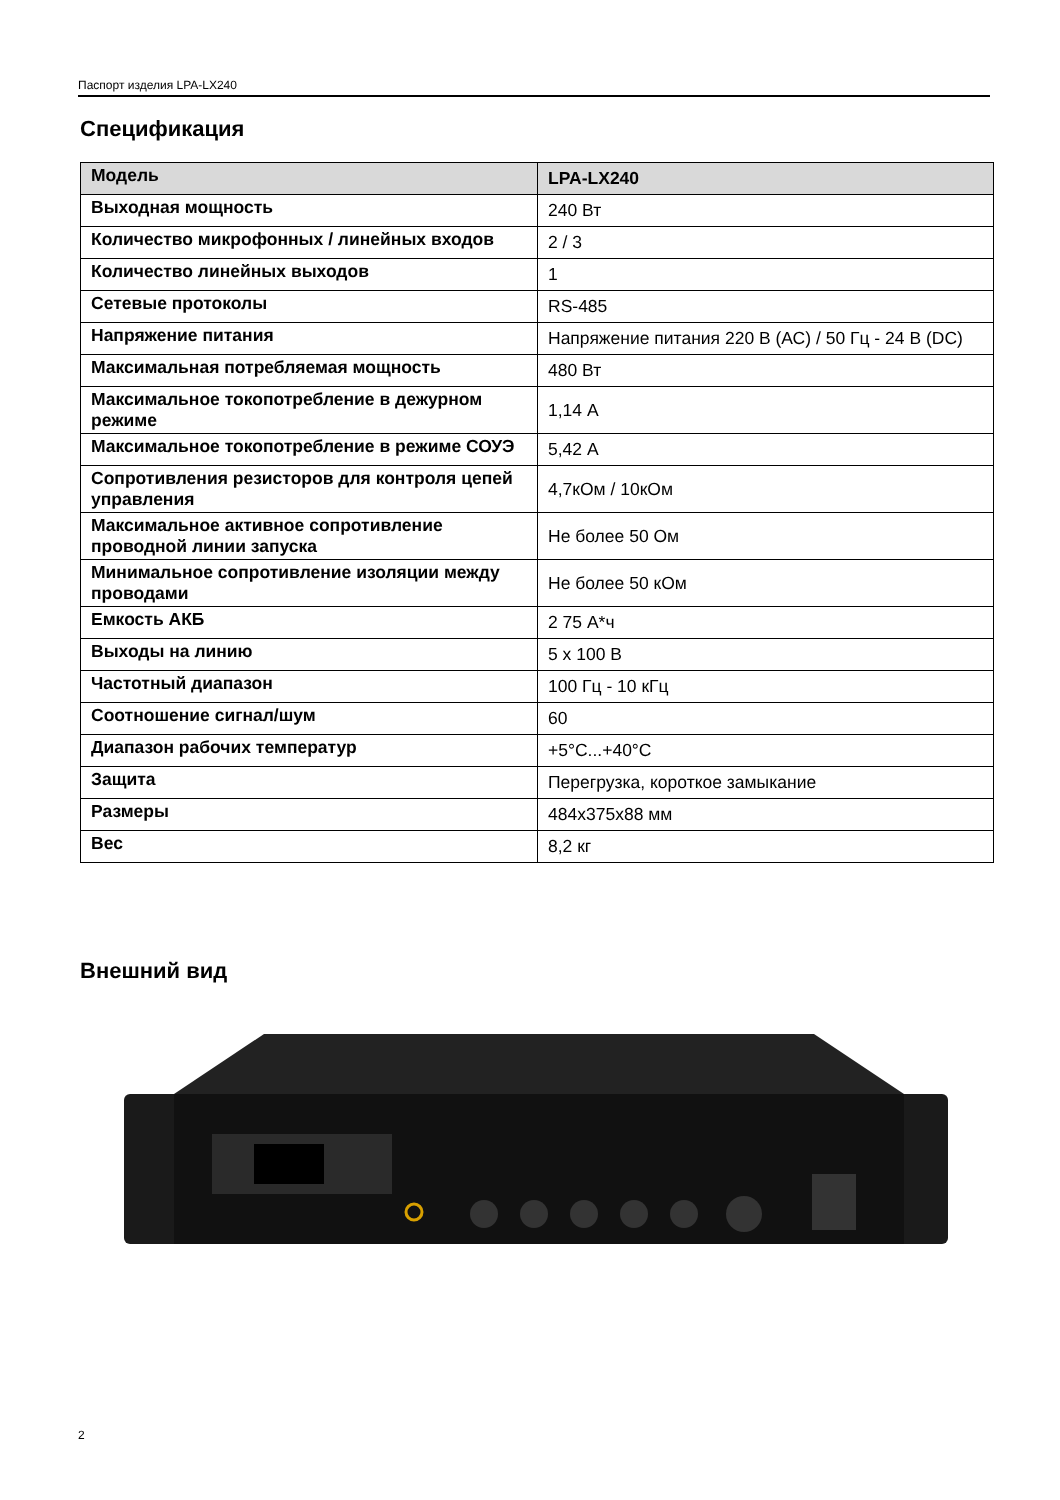Паспорт изделия LPA-LX240
Спецификация
| Модель | LPA-LX240 |
| Выходная мощность | 240 Вт |
| Количество микрофонных / линейных входов | 2 / 3 |
| Количество линейных выходов | 1 |
| Сетевые протоколы | RS-485 |
| Напряжение питания | Напряжение питания 220 В (АС) / 50 Гц - 24 В (DC) |
| Максимальная потребляемая мощность | 480 Вт |
| Максимальное токопотребление в дежурном режиме | 1,14 А |
| Максимальное токопотребление в режиме СОУЭ | 5,42 А |
| Сопротивления резисторов для контроля цепей управления | 4,7кОм / 10кОм |
| Максимальное активное сопротивление проводной линии запуска | Не более 50 Ом |
| Минимальное сопротивление изоляции между проводами | Не более 50 кОм |
| Емкость АКБ | 2 75 А*ч |
| Выходы на линию | 5 х 100 В |
| Частотный диапазон | 100 Гц - 10 кГц |
| Соотношение сигнал/шум | 60 |
| Диапазон рабочих температур | +5°С...+40°С |
| Защита | Перегрузка, короткое замыкание |
| Размеры | 484х375х88 мм |
| Вес | 8,2 кг |
Внешний вид
2